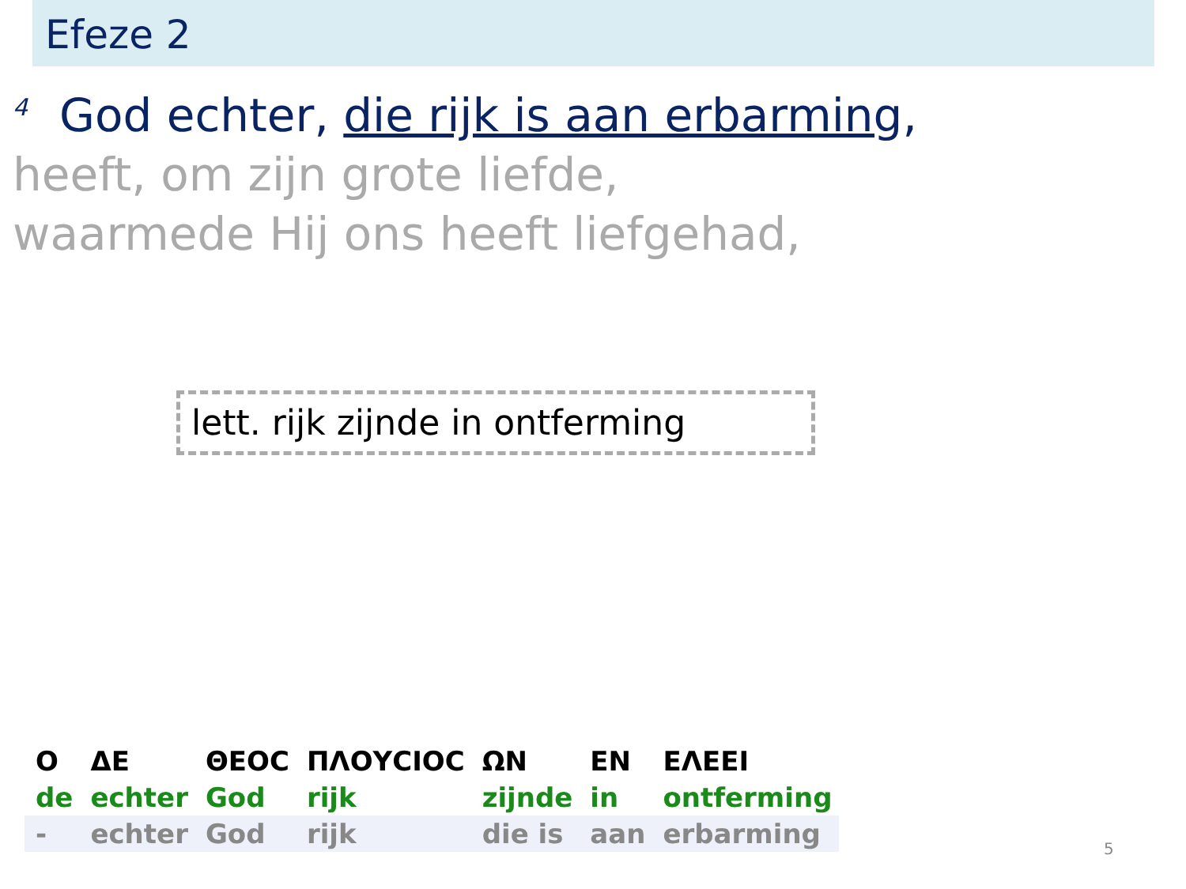Efeze 2
<sup>4</sup> God echter, die rijk is aan erbarming,
heeft, om zijn grote liefde,
waarmede Hij ons heeft liefgehad,
lett. rijk zijnde in ontferming
| Ο | ΔΕ | ΘΕΟϹ | ΠΛΟΥϹΙΟϹ | ΩΝ | ΕΝ | ΕΛΕΕΙ |
| de | echter | God | rijk | zijnde | in | ontferming |
| - | echter | God | rijk | die is | aan | erbarming |
5